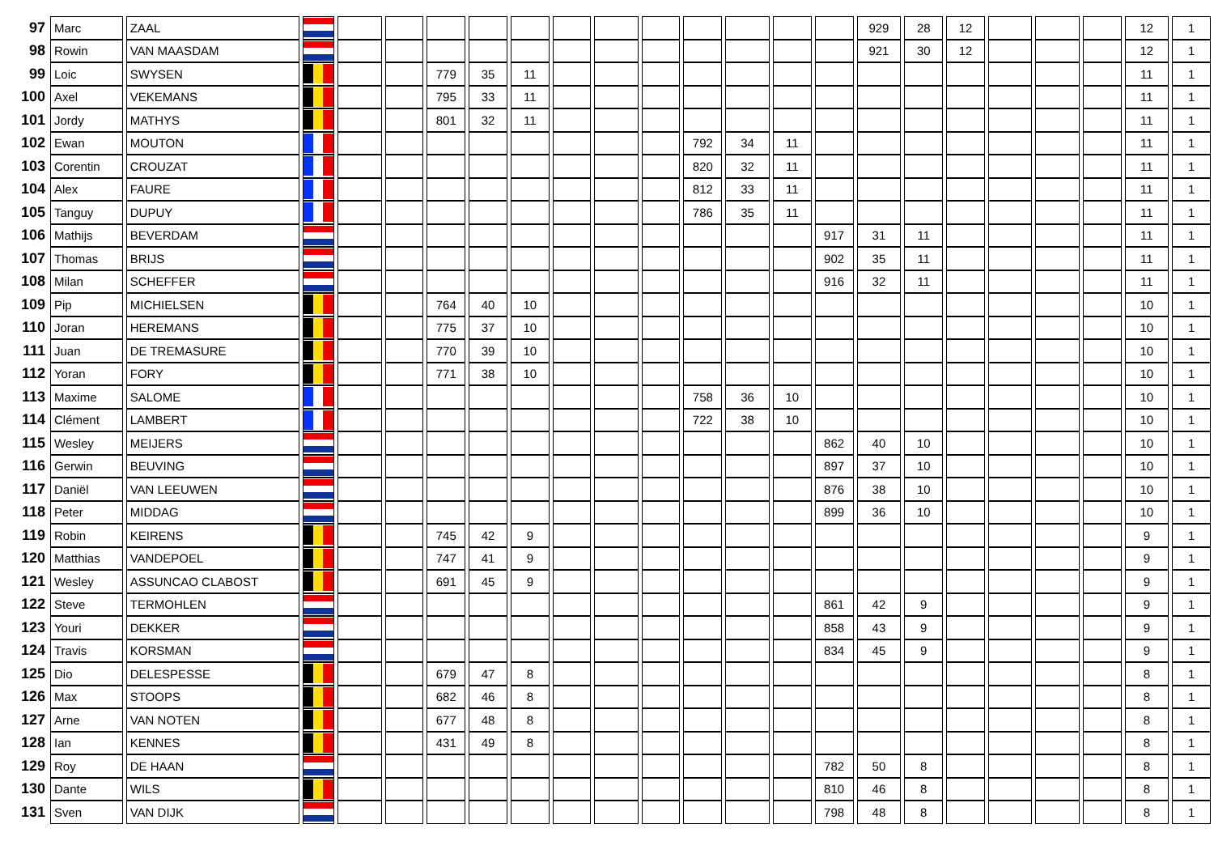| 97 | Marc | ZAAL | | | | | | | | | | | | | | 929 | 28 | 12 | | | | 12 | 1 |
| 98 | Rowin | VAN MAASDAM | | | | | | | | | | | | | | 921 | 30 | 12 | | | | 12 | 1 |
| 99 | Loic | SWYSEN | | | | 779 | 35 | 11 | | | | | | | | | | | | | | 11 | 1 |
| 100 | Axel | VEKEMANS | | | | 795 | 33 | 11 | | | | | | | | | | | | | | 11 | 1 |
| 101 | Jordy | MATHYS | | | | 801 | 32 | 11 | | | | | | | | | | | | | | 11 | 1 |
| 102 | Ewan | MOUTON | | | | | | | | | | 792 | 34 | 11 | | | | | | | | 11 | 1 |
| 103 | Corentin | CROUZAT | | | | | | | | | | 820 | 32 | 11 | | | | | | | | 11 | 1 |
| 104 | Alex | FAURE | | | | | | | | | | 812 | 33 | 11 | | | | | | | | 11 | 1 |
| 105 | Tanguy | DUPUY | | | | | | | | | | 786 | 35 | 11 | | | | | | | | 11 | 1 |
| 106 | Mathijs | BEVERDAM | | | | | | | | | | | | | 917 | 31 | 11 | | | | | 11 | 1 |
| 107 | Thomas | BRIJS | | | | | | | | | | | | | 902 | 35 | 11 | | | | | 11 | 1 |
| 108 | Milan | SCHEFFER | | | | | | | | | | | | | 916 | 32 | 11 | | | | | 11 | 1 |
| 109 | Pip | MICHIELSEN | | | | 764 | 40 | 10 | | | | | | | | | | | | | | 10 | 1 |
| 110 | Joran | HEREMANS | | | | 775 | 37 | 10 | | | | | | | | | | | | | | 10 | 1 |
| 111 | Juan | DE TREMASURE | | | | 770 | 39 | 10 | | | | | | | | | | | | | | 10 | 1 |
| 112 | Yoran | FORY | | | | 771 | 38 | 10 | | | | | | | | | | | | | | 10 | 1 |
| 113 | Maxime | SALOME | | | | | | | | | | 758 | 36 | 10 | | | | | | | | 10 | 1 |
| 114 | Clément | LAMBERT | | | | | | | | | | 722 | 38 | 10 | | | | | | | | 10 | 1 |
| 115 | Wesley | MEIJERS | | | | | | | | | | | | | 862 | 40 | 10 | | | | | 10 | 1 |
| 116 | Gerwin | BEUVING | | | | | | | | | | | | | 897 | 37 | 10 | | | | | 10 | 1 |
| 117 | Daniël | VAN LEEUWEN | | | | | | | | | | | | | 876 | 38 | 10 | | | | | 10 | 1 |
| 118 | Peter | MIDDAG | | | | | | | | | | | | | 899 | 36 | 10 | | | | | 10 | 1 |
| 119 | Robin | KEIRENS | | | | 745 | 42 | 9 | | | | | | | | | | | | | | 9 | 1 |
| 120 | Matthias | VANDEPOEL | | | | 747 | 41 | 9 | | | | | | | | | | | | | | 9 | 1 |
| 121 | Wesley | ASSUNCAO CLABOST | | | | 691 | 45 | 9 | | | | | | | | | | | | | | 9 | 1 |
| 122 | Steve | TERMOHLEN | | | | | | | | | | | | | 861 | 42 | 9 | | | | | 9 | 1 |
| 123 | Youri | DEKKER | | | | | | | | | | | | | 858 | 43 | 9 | | | | | 9 | 1 |
| 124 | Travis | KORSMAN | | | | | | | | | | | | | 834 | 45 | 9 | | | | | 9 | 1 |
| 125 | Dio | DELESPESSE | | | | 679 | 47 | 8 | | | | | | | | | | | | | | 8 | 1 |
| 126 | Max | STOOPS | | | | 682 | 46 | 8 | | | | | | | | | | | | | | 8 | 1 |
| 127 | Arne | VAN NOTEN | | | | 677 | 48 | 8 | | | | | | | | | | | | | | 8 | 1 |
| 128 | Ian | KENNES | | | | 431 | 49 | 8 | | | | | | | | | | | | | | 8 | 1 |
| 129 | Roy | DE HAAN | | | | | | | | | | | | | 782 | 50 | 8 | | | | | 8 | 1 |
| 130 | Dante | WILS | | | | | | | | | | | | | 810 | 46 | 8 | | | | | 8 | 1 |
| 131 | Sven | VAN DIJK | | | | | | | | | | | | | 798 | 48 | 8 | | | | | 8 | 1 |